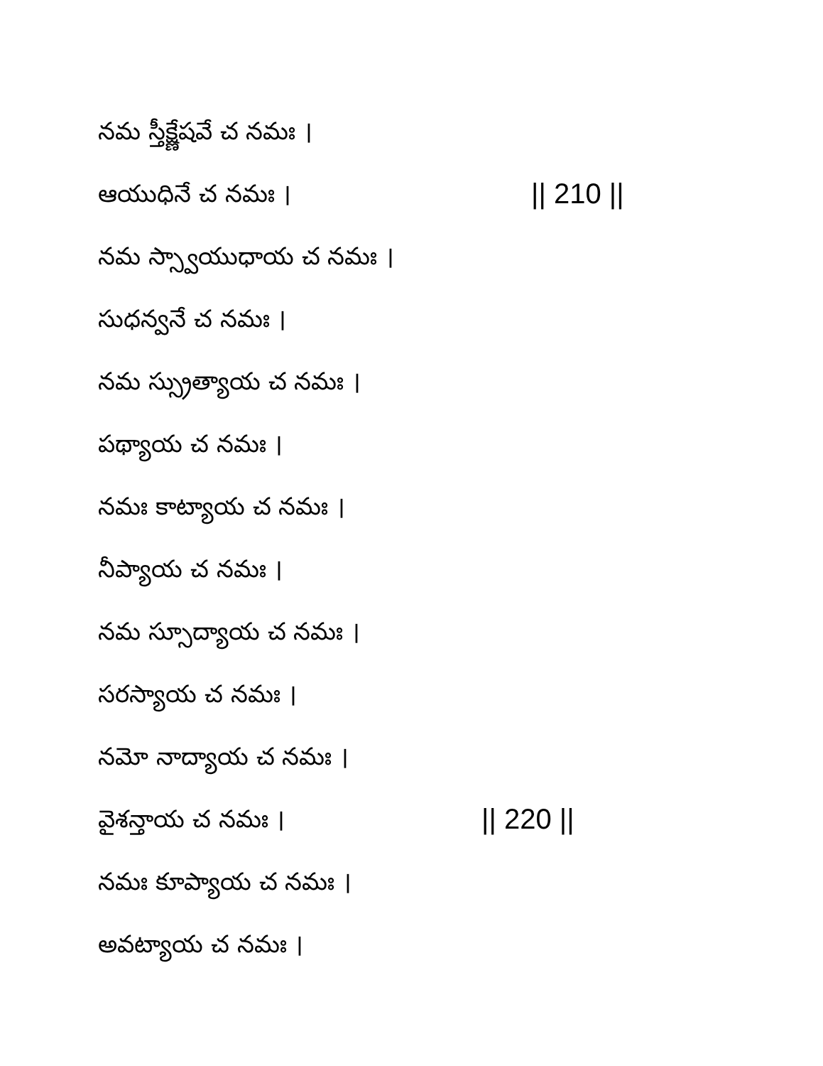నమ స్తీక్ష్ణేషవే చ నమః ।
ఆయుధినే చ నమః । || 210 ||
నమ స్స్వాయుధాయ చ నమః ।
సుధన్వనే చ నమః ।
నమ స్స్రుత్యాయ చ నమః ।
పథ్యాయ చ నమః ।
నమః కాట్యాయ చ నమః ।
నీప్యాయ చ నమః ।
నమ స్సూద్యాయ చ నమః ।
సరస్యాయ చ నమః ।
నమో నాద్యాయ చ నమః ।
వైశన్తాయ చ నమః । || 220 ||
నమః కూప్యాయ చ నమః ।
అవట్యాయ చ నమః ।